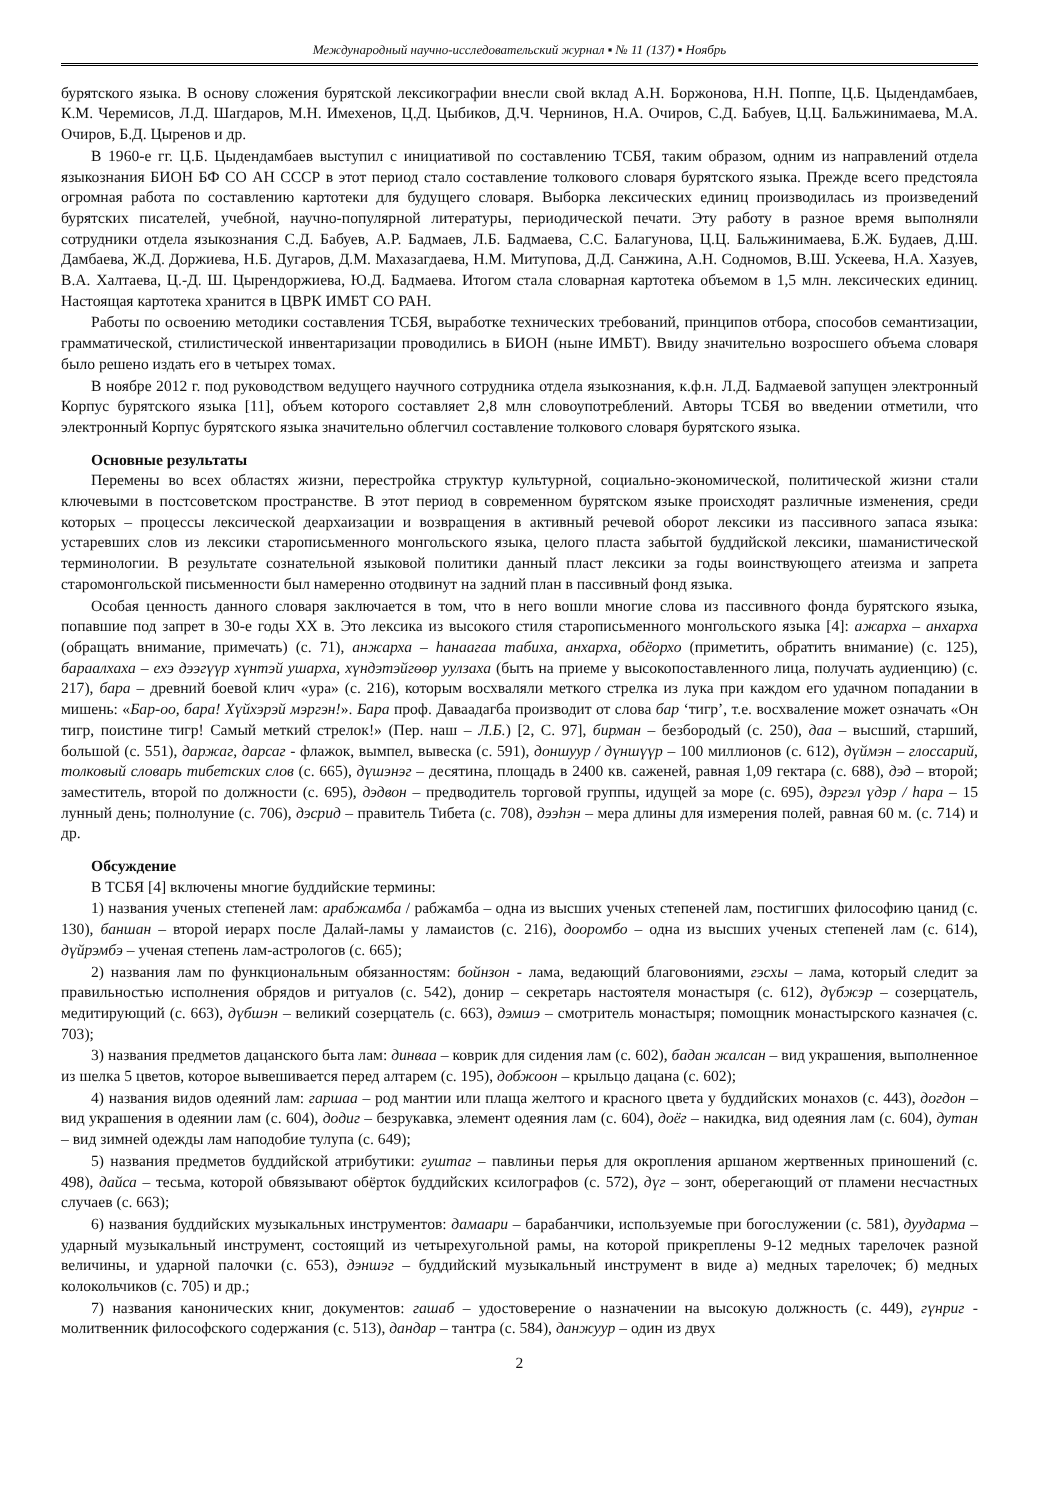Международный научно-исследовательский журнал ▪ № 11 (137) ▪ Ноябрь
бурятского языка. В основу сложения бурятской лексикографии внесли свой вклад А.Н. Боржонова, Н.Н. Поппе, Ц.Б. Цыдендамбаев, К.М. Черемисов, Л.Д. Шагдаров, М.Н. Имехенов, Ц.Д. Цыбиков, Д.Ч. Чернинов, Н.А. Очиров, С.Д. Бабуев, Ц.Ц. Бальжинимаева, М.А. Очиров, Б.Д. Цыренов и др.
В 1960-е гг. Ц.Б. Цыдендамбаев выступил с инициативой по составлению ТСБЯ, таким образом, одним из направлений отдела языкознания БИОН БФ СО АН СССР в этот период стало составление толкового словаря бурятского языка. Прежде всего предстояла огромная работа по составлению картотеки для будущего словаря. Выборка лексических единиц производилась из произведений бурятских писателей, учебной, научно-популярной литературы, периодической печати. Эту работу в разное время выполняли сотрудники отдела языкознания С.Д. Бабуев, А.Р. Бадмаев, Л.Б. Бадмаева, С.С. Балагунова, Ц.Ц. Бальжинимаева, Б.Ж. Будаев, Д.Ш. Дамбаева, Ж.Д. Доржиева, Н.Б. Дугаров, Д.М. Махазагдаева, Н.М. Митупова, Д.Д. Санжина, А.Н. Содномов, В.Ш. Ускеева, Н.А. Хазуев, В.А. Халтаева, Ц.-Д. Ш. Цырендоржиева, Ю.Д. Бадмаева. Итогом стала словарная картотека объемом в 1,5 млн. лексических единиц. Настоящая картотека хранится в ЦВРК ИМБТ СО РАН.
Работы по освоению методики составления ТСБЯ, выработке технических требований, принципов отбора, способов семантизации, грамматической, стилистической инвентаризации проводились в БИОН (ныне ИМБТ). Ввиду значительно возросшего объема словаря было решено издать его в четырех томах.
В ноябре 2012 г. под руководством ведущего научного сотрудника отдела языкознания, к.ф.н. Л.Д. Бадмаевой запущен электронный Корпус бурятского языка [11], объем которого составляет 2,8 млн словоупотреблений. Авторы ТСБЯ во введении отметили, что электронный Корпус бурятского языка значительно облегчил составление толкового словаря бурятского языка.
Основные результаты
Перемены во всех областях жизни, перестройка структур культурной, социально-экономической, политической жизни стали ключевыми в постсоветском пространстве. В этот период в современном бурятском языке происходят различные изменения, среди которых – процессы лексической деархаизации и возвращения в активный речевой оборот лексики из пассивного запаса языка: устаревших слов из лексики старописьменного монгольского языка, целого пласта забытой буддийской лексики, шаманистической терминологии. В результате сознательной языковой политики данный пласт лексики за годы воинствующего атеизма и запрета старомонгольской письменности был намеренно отодвинут на задний план в пассивный фонд языка.
Особая ценность данного словаря заключается в том, что в него вошли многие слова из пассивного фонда бурятского языка, попавшие под запрет в 30-е годы XX в. Это лексика из высокого стиля старописьменного монгольского языка [4]: ажарха – анхарха (обращать внимание, примечать) (с. 71), анжарха – һанаагаа табиха, анхарха, обёорхо (приметить, обратить внимание) (с. 125), бараалхаха – ехэ дээгүүр хүнтэй ушарха, хүндэтэйгөөр уулзаха (быть на приеме у высокопоставленного лица, получать аудиенцию) (с. 217), бара – древний боевой клич «ура» (с. 216), которым восхваляли меткого стрелка из лука при каждом его удачном попадании в мишень: «Бар-оо, бара! Хүйхэрэй мэргэн!». Бара проф. Даваадагба производит от слова бар ‘тигр’, т.е. восхваление может означать «Он тигр, поистине тигр! Самый меткий стрелок!» (Пер. наш – Л.Б.) [2, С. 97], бирман – безбородый (с. 250), даа – высший, старший, большой (с. 551), даржаг, дарсаг - флажок, вымпел, вывеска (с. 591), доншуур / дүншүүр – 100 миллионов (с. 612), дүймэн – глоссарий, толковый словарь тибетских слов (с. 665), дүшэнэг – десятина, площадь в 2400 кв. саженей, равная 1,09 гектара (с. 688), дэд – второй; заместитель, второй по должности (с. 695), дэдвон – предводитель торговой группы, идущей за море (с. 695), дэргэл үдэр / һара – 15 лунный день; полнолуние (с. 706), дэсрид – правитель Тибета (с. 708), дээһэн – мера длины для измерения полей, равная 60 м. (с. 714) и др.
Обсуждение
В ТСБЯ [4] включены многие буддийские термины:
1) названия ученых степеней лам: арабжамба / рабжамба – одна из высших ученых степеней лам, постигших философию цанид (с. 130), баншан – второй иерарх после Далай-ламы у ламаистов (с. 216), дооромбо – одна из высших ученых степеней лам (с. 614), дүйрэмбэ – ученая степень лам-астрологов (с. 665);
2) названия лам по функциональным обязанностям: бойнзон - лама, ведающий благовониями, гэсхы – лама, который следит за правильностью исполнения обрядов и ритуалов (с. 542), донир – секретарь настоятеля монастыря (с. 612), дүбжэр – созерцатель, медитирующий (с. 663), дүбшэн – великий созерцатель (с. 663), дэмшэ – смотритель монастыря; помощник монастырского казначея (с. 703);
3) названия предметов дацанского быта лам: динваа – коврик для сидения лам (с. 602), бадан жалсан – вид украшения, выполненное из шелка 5 цветов, которое вывешивается перед алтарем (с. 195), добжоон – крыльцо дацана (с. 602);
4) названия видов одеяний лам: гаршаа – род мантии или плаща желтого и красного цвета у буддийских монахов (с. 443), догдон – вид украшения в одеянии лам (с. 604), додиг – безрукавка, элемент одеяния лам (с. 604), доёг – накидка, вид одеяния лам (с. 604), дутан – вид зимней одежды лам наподобие тулупа (с. 649);
5) названия предметов буддийской атрибутики: гуштаг – павлиньи перья для окропления аршаном жертвенных приношений (с. 498), дайса – тесьма, которой обвязывают обёрток буддийских ксилографов (с. 572), дүг – зонт, оберегающий от пламени несчастных случаев (с. 663);
6) названия буддийских музыкальных инструментов: дамаари – барабанчики, используемые при богослужении (с. 581), дуударма – ударный музыкальный инструмент, состоящий из четырехугольной рамы, на которой прикреплены 9-12 медных тарелочек разной величины, и ударной палочки (с. 653), дэншэг – буддийский музыкальный инструмент в виде а) медных тарелочек; б) медных колокольчиков (с. 705) и др.;
7) названия канонических книг, документов: гашаб – удостоверение о назначении на высокую должность (с. 449), гүнриг - молитвенник философского содержания (с. 513), дандар – тантра (с. 584), данжуур – один из двух
2